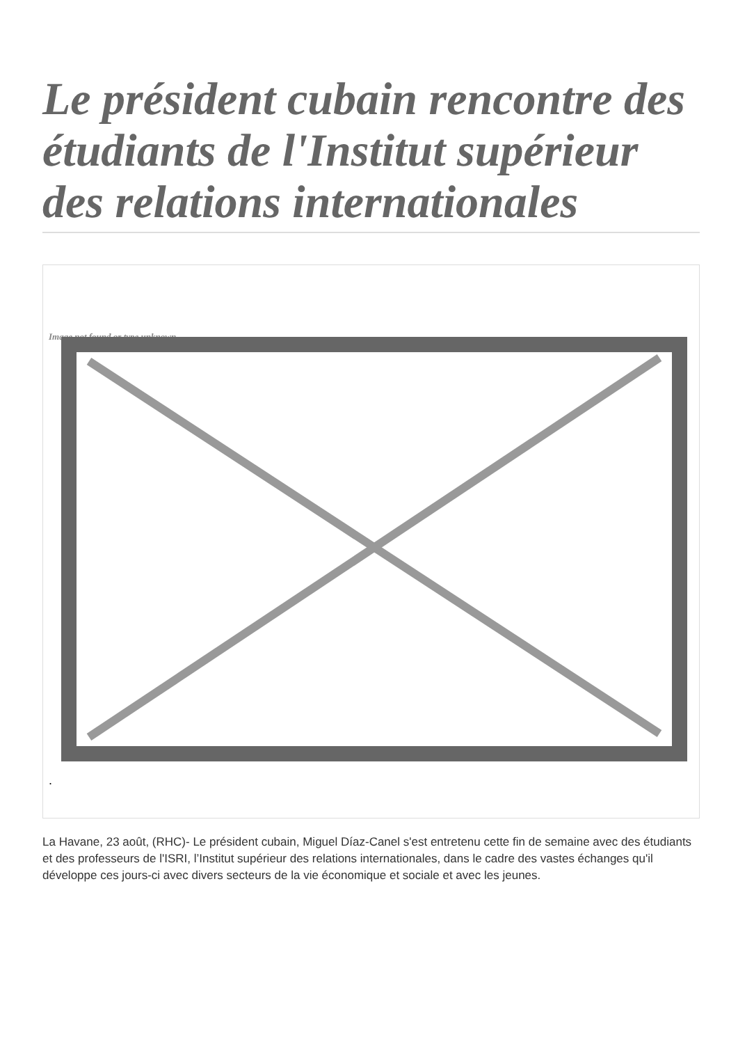Le président cubain rencontre des étudiants de l'Institut supérieur des relations internationales
Image not found or type unknown
.
La Havane, 23 août, (RHC)- Le président cubain, Miguel Díaz-Canel s'est entretenu cette fin de semaine avec des étudiants et des professeurs de l'ISRI, l’Institut supérieur des relations internationales, dans le cadre des vastes échanges qu'il développe ces jours-ci avec divers secteurs de la vie économique et sociale et avec les jeunes.